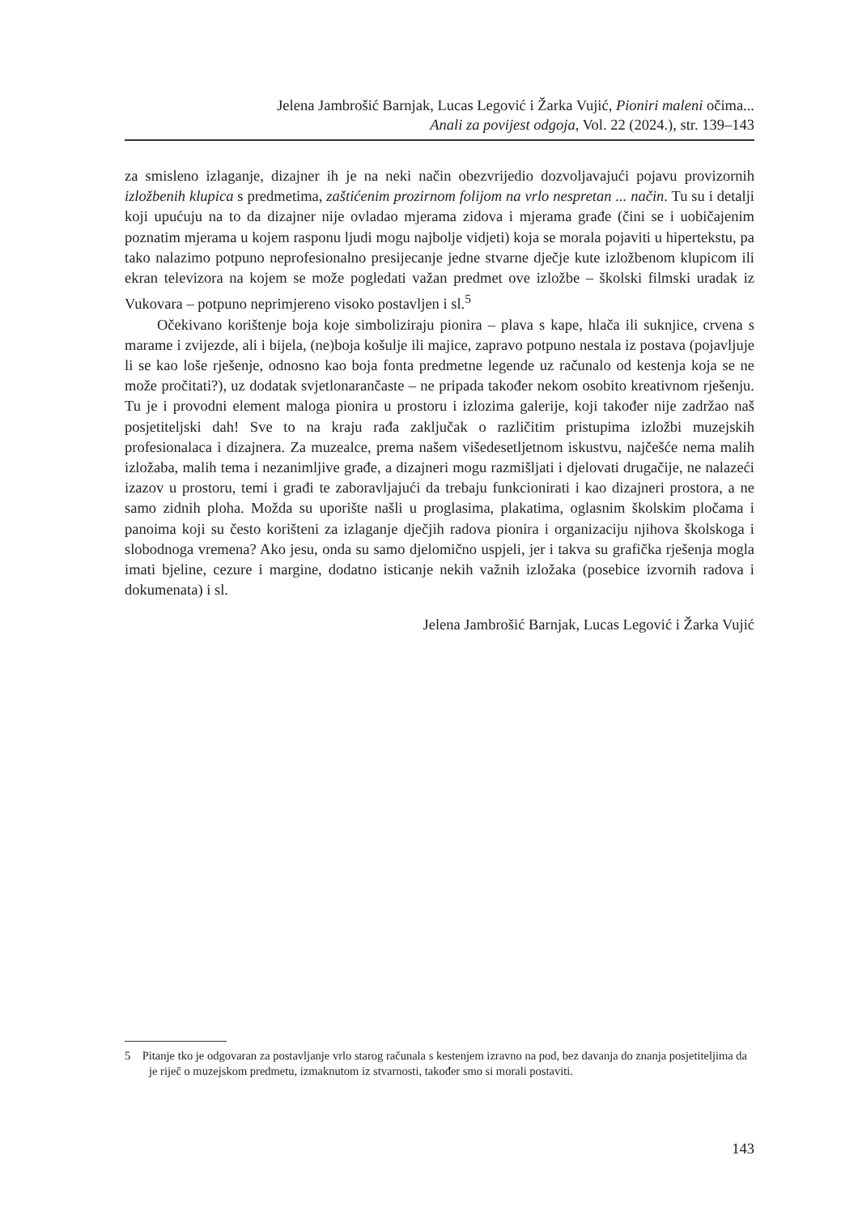Jelena Jambrošić Barnjak, Lucas Legović i Žarka Vujić, Pioniri maleni očima...
Anali za povijest odgoja, Vol. 22 (2024.), str. 139–143
za smisleno izlaganje, dizajner ih je na neki način obezvrijedio dozvoljavajući pojavu provizornih izložbenih klupica s predmetima, zaštićenim prozirnom folijom na vrlo nespretan ... način. Tu su i detalji koji upućuju na to da dizajner nije ovladao mjerama zidova i mjerama građe (čini se i uobičajenim poznatim mjerama u kojem rasponu ljudi mogu najbolje vidjeti) koja se morala pojaviti u hipertekstu, pa tako nalazimo potpuno neprofesionalno presijecanje jedne stvarne dječje kute izložbenom klupicom ili ekran televizora na kojem se može pogledati važan predmet ove izložbe – školski filmski uradak iz Vukovara – potpuno neprimjereno visoko postavljen i sl.<sup>5</sup>
Očekivano korištenje boja koje simboliziraju pionira – plava s kape, hlača ili suknjice, crvena s marame i zvijezde, ali i bijela, (ne)boja košulje ili majice, zapravo potpuno nestala iz postava (pojavljuje li se kao loše rješenje, odnosno kao boja fonta predmetne legende uz računalo od kestenja koja se ne može pročitati?), uz dodatak svjetlonarančaste – ne pripada također nekom osobito kreativnom rješenju. Tu je i provodni element maloga pionira u prostoru i izlozima galerije, koji također nije zadržao naš posjetiteljski dah! Sve to na kraju rađa zaključak o različitim pristupima izložbi muzejskih profesionalaca i dizajnera. Za muzealce, prema našem višedesetljetnom iskustvu, najčešće nema malih izložaba, malih tema i nezanimljive građe, a dizajneri mogu razmišljati i djelovati drugačije, ne nalazeći izazov u prostoru, temi i građi te zaboravljajući da trebaju funkcionirati i kao dizajneri prostora, a ne samo zidnih ploha. Možda su uporište našli u proglasima, plakatima, oglasnim školskim pločama i panoima koji su često korišteni za izlaganje dječjih radova pionira i organizaciju njihova školskoga i slobodnoga vremena? Ako jesu, onda su samo djelomično uspjeli, jer i takva su grafička rješenja mogla imati bjeline, cezure i margine, dodatno isticanje nekih važnih izložaka (posebice izvornih radova i dokumenata) i sl.
Jelena Jambrošić Barnjak, Lucas Legović i Žarka Vujić
5 Pitanje tko je odgovaran za postavljanje vrlo starog računala s kestenjem izravno na pod, bez davanja do znanja posjetiteljima da je riječ o muzejskom predmetu, izmaknutom iz stvarnosti, također smo si morali postaviti.
143